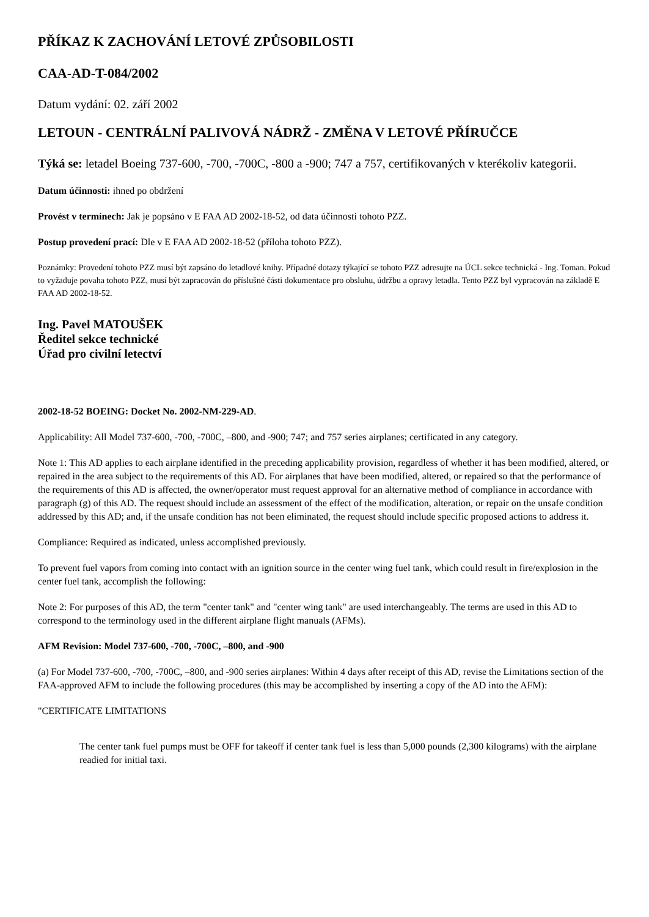PŘÍKAZ K ZACHOVÁNÍ LETOVÉ ZPŮSOBILOSTI
CAA-AD-T-084/2002
Datum vydání: 02. září 2002
LETOUN - CENTRÁLNÍ PALIVOVÁ NÁDRŽ - ZMĚNA V LETOVÉ PŘÍRUČCE
Týká se: letadel Boeing 737-600, -700, -700C, -800 a -900; 747 a 757, certifikovaných v kterékoliv kategorii.
Datum účinnosti: ihned po obdržení
Provést v termínech: Jak je popsáno v E FAA AD 2002-18-52, od data účinnosti tohoto PZZ.
Postup provedení prací: Dle v E FAA AD 2002-18-52 (příloha tohoto PZZ).
Poznámky: Provedení tohoto PZZ musí být zapsáno do letadlové knihy. Případné dotazy týkající se tohoto PZZ adresujte na ÚCL sekce technická - Ing. Toman. Pokud to vyžaduje povaha tohoto PZZ, musí být zapracován do příslušné části dokumentace pro obsluhu, údržbu a opravy letadla. Tento PZZ byl vypracován na základě E FAA AD 2002-18-52.
Ing. Pavel MATOUŠEK
Ředitel sekce technické
Úřad pro civilní letectví
2002-18-52 BOEING: Docket No. 2002-NM-229-AD.
Applicability: All Model 737-600, -700, -700C, ‒800, and -900; 747; and 757 series airplanes; certificated in any category.
Note 1: This AD applies to each airplane identified in the preceding applicability provision, regardless of whether it has been modified, altered, or repaired in the area subject to the requirements of this AD. For airplanes that have been modified, altered, or repaired so that the performance of the requirements of this AD is affected, the owner/operator must request approval for an alternative method of compliance in accordance with paragraph (g) of this AD. The request should include an assessment of the effect of the modification, alteration, or repair on the unsafe condition addressed by this AD; and, if the unsafe condition has not been eliminated, the request should include specific proposed actions to address it.
Compliance: Required as indicated, unless accomplished previously.
To prevent fuel vapors from coming into contact with an ignition source in the center wing fuel tank, which could result in fire/explosion in the center fuel tank, accomplish the following:
Note 2: For purposes of this AD, the term "center tank" and "center wing tank" are used interchangeably. The terms are used in this AD to correspond to the terminology used in the different airplane flight manuals (AFMs).
AFM Revision: Model 737-600, -700, -700C, ‒800, and -900
(a) For Model 737-600, -700, -700C, ‒800, and -900 series airplanes: Within 4 days after receipt of this AD, revise the Limitations section of the FAA-approved AFM to include the following procedures (this may be accomplished by inserting a copy of the AD into the AFM):
"CERTIFICATE LIMITATIONS
The center tank fuel pumps must be OFF for takeoff if center tank fuel is less than 5,000 pounds (2,300 kilograms) with the airplane readied for initial taxi.